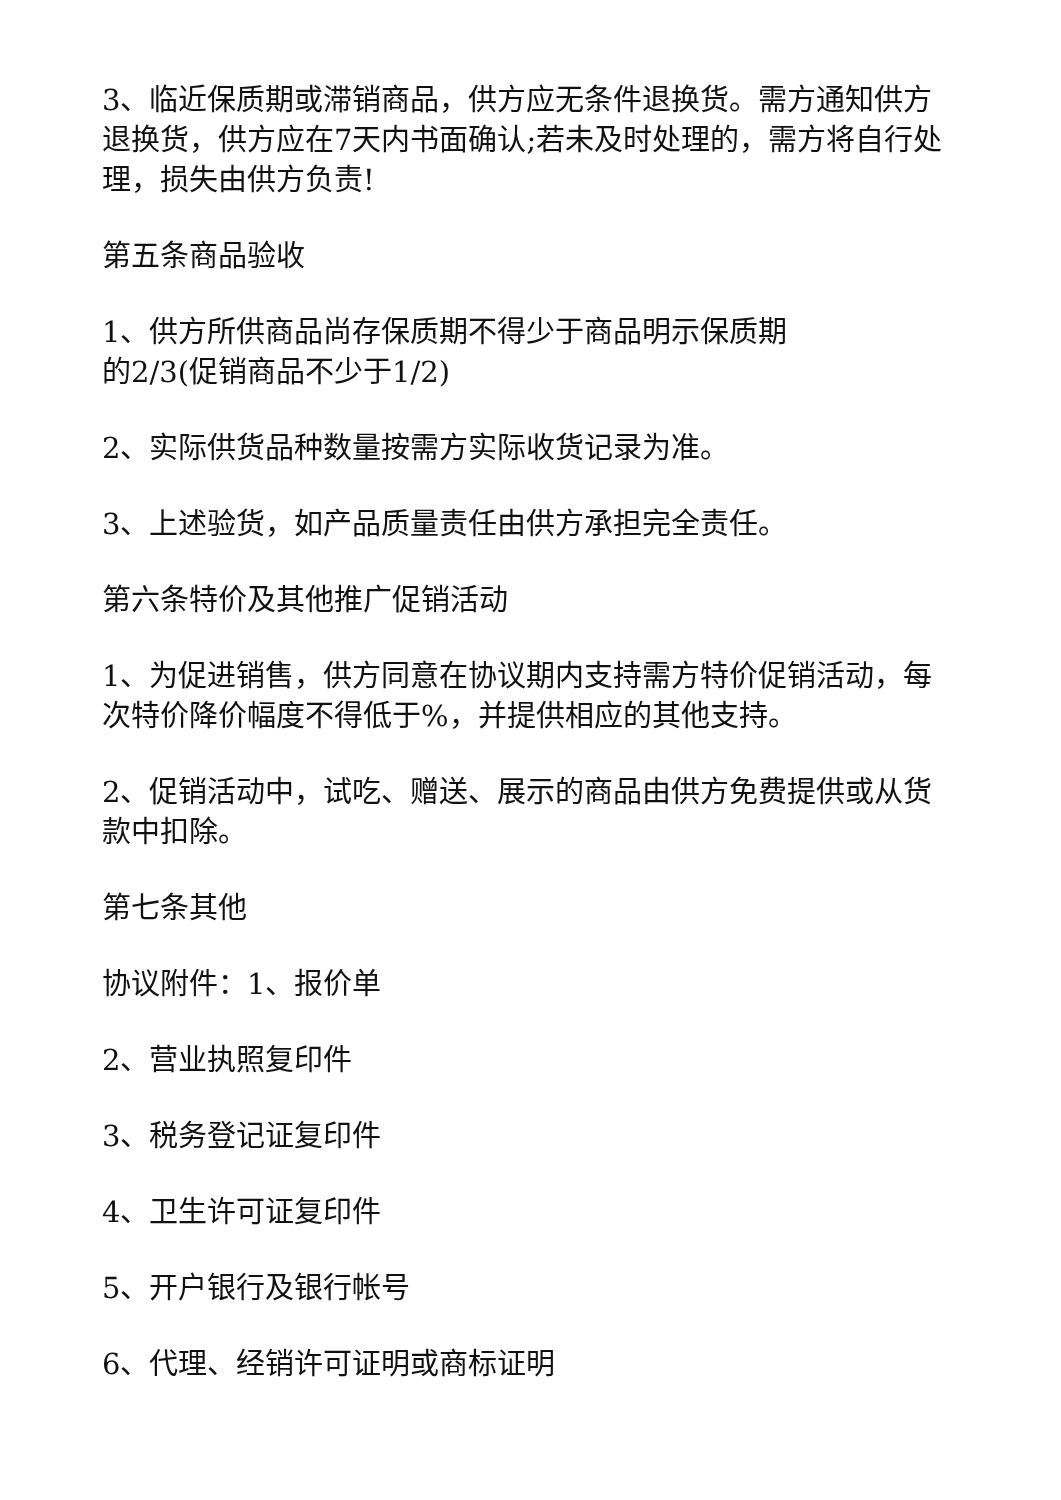3、临近保质期或滞销商品，供方应无条件退换货。需方通知供方退换货，供方应在7天内书面确认;若未及时处理的，需方将自行处理，损失由供方负责!
第五条商品验收
1、供方所供商品尚存保质期不得少于商品明示保质期
的2/3(促销商品不少于1/2)
2、实际供货品种数量按需方实际收货记录为准。
3、上述验货，如产品质量责任由供方承担完全责任。
第六条特价及其他推广促销活动
1、为促进销售，供方同意在协议期内支持需方特价促销活动，每次特价降价幅度不得低于%，并提供相应的其他支持。
2、促销活动中，试吃、赠送、展示的商品由供方免费提供或从货款中扣除。
第七条其他
协议附件：1、报价单
2、营业执照复印件
3、税务登记证复印件
4、卫生许可证复印件
5、开户银行及银行帐号
6、代理、经销许可证明或商标证明